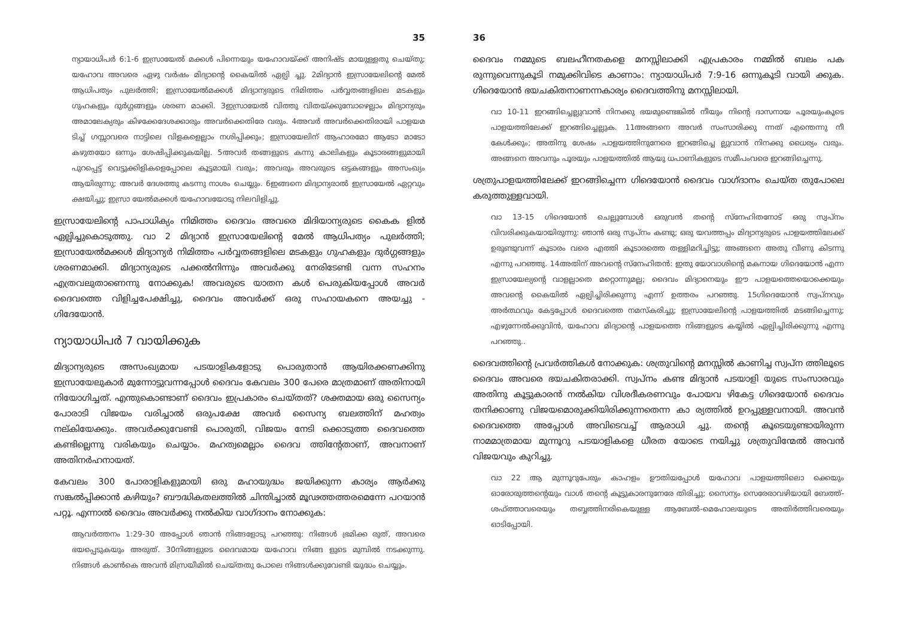35
ന്യായാധിപർ 6:1-6 ഇസ്രായേൽ മക്കൾ പിന്നെയും യഹോവയ്ക്ക് അനിഷ്ട മായുള്ളതു ചെയ്തു; യഹോവ അവരെ ഏഴു വർഷം മിദ്യാന്റെ കൈയിൽ ഏല്പി ച്ചു. 2മിദ്യാൻ ഇസ്രായേലിന്റെ മേൽ ആധിപത്യം പുലർത്തി; ഇസ്രായേൽമക്കൾ മിദ്യാന്യരുടെ നിമിത്തം പർവ്വതങ്ങളിലെ മടകളും ഗുഹകളും ദുർഗ്ഗങ്ങളും ശരണ മാക്കി. 3ഇസ്രായേൽ വിത്തു വിതയ്ക്കുമ്പോഴെല്ലാം മിദ്യാന്യരും അമാലേക്യരും കിഴക്കേദേശക്കാരും അവർക്കെതിരേ വരും. 4അവർ അവർക്കെതിരായി പാളയമ ടിച്ച് ഗസ്സാവരെ നാട്ടിലെ വിളകളെല്ലാം നശിപ്പിക്കും; ഇസ്രായേലിന് ആഹാരമോ ആടോ മാടോ കഴുതയോ ഒന്നും ശേഷിപ്പിക്കുകയില്ല. 5അവർ തങ്ങളുടെ കന്നു കാലികളും കൂടാരങ്ങളുമായി പുറപ്പെട്ട് വെട്ടുക്കിളികളെപ്പോലെ കൂട്ടമായി വരും; അവരും അവരുടെ ഒട്ടകങ്ങളും അസംഖ്യം ആയിരുന്നു; അവർ ദേശത്തു കടന്നു നാശം ചെയ്യും. 6ഇങ്ങനെ മിദ്യാന്യരാൽ ഇസ്രായേൽ ഏറ്റവും ക്ഷയിച്ചു; ഇസ്രാ യേൽമക്കൾ യഹോവയോടു നിലവിളിച്ചു.
ഇസ്രായേലിന്റെ പാപാധിക്യം നിമിത്തം ദൈവം അവരെ മിദിയാന്യരുടെ കൈക ളിൽ ഏല്പിച്ചുകൊടുത്തു. വാ 2 മിദ്യാൻ ഇസ്രായേലിന്റെ മേൽ ആധിപത്യം പുലർത്തി; ഇസ്രായേൽമക്കൾ മിദ്യാന്യർ നിമിത്തം പർവ്വതങ്ങളിലെ മടകളും ഗുഹകളും ദുർഗ്ഗങ്ങളും ശരണമാക്കി. മിദ്യാന്യരുടെ പക്കൽനിന്നും അവർക്കു നേരിടേണ്ടി വന്ന സഹനം എത്രവലുതാണെന്നു നോക്കുക! അവരുടെ യാതന കൾ പെരുകിയപ്പോൾ അവർ ദൈവത്തെ വിളിച്ചപേക്ഷിച്ചു, ദൈവം അവർക്ക് ഒരു സഹായകനെ അയച്ചു - ഗിദേയോൻ.
ന്യായാധിപർ 7 വായിക്കുക
മിദ്യാന്യരുടെ അസംഖ്യമായ പടയാളികളോടു പൊരുതാൻ ആയിരക്കണക്കിനു ഇസ്രായേലുകാർ മുന്നോട്ടുവന്നപ്പോൾ ദൈവം കേവലം 300 പേരെ മാത്രമാണ് അതിനായി നിയോഗിച്ചത്. എന്തുകൊണ്ടാണ് ദൈവം ഇപ്രകാരം ചെയ്തത്? ശക്തമായ ഒരു സൈന്യം പോരാടി വിജയം വരിച്ചാൽ ഒരുപക്ഷേ അവർ സൈന്യ ബലത്തിന് മഹത്വം നല്കിയേക്കും. അവർക്കുവേണ്ടി പൊരുതി, വിജയം നേടി ക്കൊടുത്ത ദൈവത്തെ കണ്ടില്ലെന്നു വരികയും ചെയ്യാം. മഹത്വമെല്ലാം ദൈവ ത്തിന്റേതാണ്, അവനാണ് അതിനർഹനായത്.
കേവലം 300 പോരാളികളുമായി ഒരു മഹായുദ്ധം ജയിക്കുന്ന കാര്യം ആർക്കു സങ്കൽപ്പിക്കാൻ കഴിയും? ബൗദ്ധികതലത്തിൽ ചിന്തിച്ചാൽ മൂഢത്തത്തരമെന്നേ പറയാൻ പറ്റൂ. എന്നാൽ ദൈവം അവർക്കു നൽകിയ വാഗ്ദാനം നോക്കുക:
ആവർത്തനം 1:29-30 അപ്പോൾ ഞാൻ നിങ്ങളോടു പറഞ്ഞു: നിങ്ങൾ ഭ്രമിക്ക രുത്, അവരെ ഭയപ്പെടുകയും അരുത്. 30നിങ്ങളുടെ ദൈവമായ യഹോവ നിങ്ങ ളുടെ മുമ്പിൽ നടക്കുന്നു. നിങ്ങൾ കാൺകെ അവൻ മിസ്രയീമിൽ ചെയ്തതു പോലെ നിങ്ങൾക്കുവേണ്ടി യുദ്ധം ചെയ്യും.
36
ദൈവം നമ്മുടെ ബലഹീനതകളെ മനസ്സിലാക്കി എപ്രകാരം നമ്മിൽ ബലം പക രുന്നുവെന്നുകൂടി നമുക്കിവിടെ കാണാം: ന്യായാധിപർ 7:9-16 ഒന്നുകൂടി വായി ക്കുക. ഗിദെയോൻ ഭയചകിതനാണന്നകാര്യം ദൈവത്തിനു മനസ്സിലായി.
വാ 10-11 ഇറങ്ങിച്ചെല്ലുവാൻ നിനക്കു ഭയമുണ്ടെങ്കിൽ നീയും നിന്റെ ദാസനായ പൂരയുംകൂടെ പാളയത്തിലേക്ക് ഇറങ്ങിച്ചെല്ലുക. 11അങ്ങനെ അവർ സംസാരിക്കു ന്നത് എന്തെന്നു നീ കേൾക്കും; അതിനു ശേഷം പാളയത്തിനുനേരെ ഇറങ്ങിച്ചെ ല്ലുവാൻ നിനക്കു ധൈര്യം വരും. അങ്ങനെ അവനും പൂരയും പാളയത്തിൽ ആയു ധപാണികളുടെ സമീപംവരെ ഇറങ്ങിച്ചെന്നു.
ശത്രുപാളയത്തിലേക്ക് ഇറങ്ങിച്ചെന്ന ഗിദെയോൻ ദൈവം വാഗ്ദാനം ചെയ്ത തുപോലെ കരുത്തുള്ളവായി.
വാ 13-15 ഗിദെയോൻ ചെല്ലുമ്പോൾ ഒരുവൻ തന്റെ സ്നേഹിതനോട് ഒരു സ്വപ്നം വിവരിക്കുകയായിരുന്നു: ഞാൻ ഒരു സ്വപ്നം കണ്ടു; ഒരു യവത്തപ്പം മിദ്യാന്യരുടെ പാളയത്തിലേക്ക് ഉരുണ്ടുവന്ന് കൂടാരം വരെ എത്തി കൂടാരത്തെ തള്ളിമറിച്ചിട്ടു; അങ്ങനെ അതു വീണു കിടന്നു എന്നു പറഞ്ഞു. 14അതിന് അവന്റെ സ്നേഹിതൻ: ഇതു യോവാശിന്റെ മകനായ ഗിദെയോൻ എന്ന ഇസ്രായേല്യന്റെ വാളല്ലാതെ മറ്റൊന്നുമല്ല; ദൈവം മിദ്യാനെയും ഈ പാളയത്തെയൊക്കെയും അവന്റെ കൈയിൽ ഏല്പിച്ചിരിക്കുന്നു എന്ന് ഉത്തരം പറഞ്ഞു. 15ഗിദെയോൻ സ്വപ്നവും അർത്ഥവും കേട്ടപ്പോൾ ദൈവത്തെ നമസ്കരിച്ചു; ഇസ്രായേലിന്റെ പാളയത്തിൽ മടങ്ങിച്ചെന്നു; എഴുന്നേൽക്കുവിൻ, യഹോവ മിദ്യാന്റെ പാളയത്തെ നിങ്ങളുടെ കയ്യിൽ ഏല്പിച്ചിരിക്കുന്നു എന്നു പറഞ്ഞു..
ദൈവത്തിന്റെ പ്രവർത്തികൾ നോക്കുക: ശത്രുവിന്റെ മനസ്സിൽ കാണിച്ച സ്വപ്ന ത്തിലൂടെ ദൈവം അവരെ ഭയചകിതരാക്കി. സ്വപ്നം കണ്ട മിദ്യാൻ പടയാളി യുടെ സംസാരവും അതിനു കൂട്ടുകാരൻ നൽകിയ വിശദീകരണവും പോയവ ഴികേട്ട ഗിദെയോൻ ദൈവം തനിക്കാണു വിജയമൊരുക്കിയിരിക്കുന്നതെന്ന കാ ര്യത്തിൽ ഉറപ്പുള്ളവനായി. അവൻ ദൈവത്തെ അപ്പോൾ അവിടെവച്ച് ആരാധി ച്ചു. തന്റെ കൂടെയുണ്ടായിരുന്ന നാമമാത്രമായ മുന്നൂറു പടയാളികളെ ധീരത യോടെ നയിച്ചു ശത്രുവിന്മേൽ അവൻ വിജയവും കുറിച്ചു.
വാ 22 ആ മുന്നൂറുപേരും കാഹളം ഊതിയപ്പോൾ യഹോവ പാളയത്തിലൊ ക്കെയും ഓരോരുത്തന്റെയും വാൾ തന്റെ കൂട്ടുകാരനുനേരേ തിരിച്ചു; സൈന്യം സെരേരാവഴിയായി ബേത്ത്-ശഫ്ത്താവരെയും തബ്ബത്തിനരികെയുള്ള ആബേൽ-മെഹോലയുടെ അതിർത്തിവരെയും ഓടിപ്പോയി.